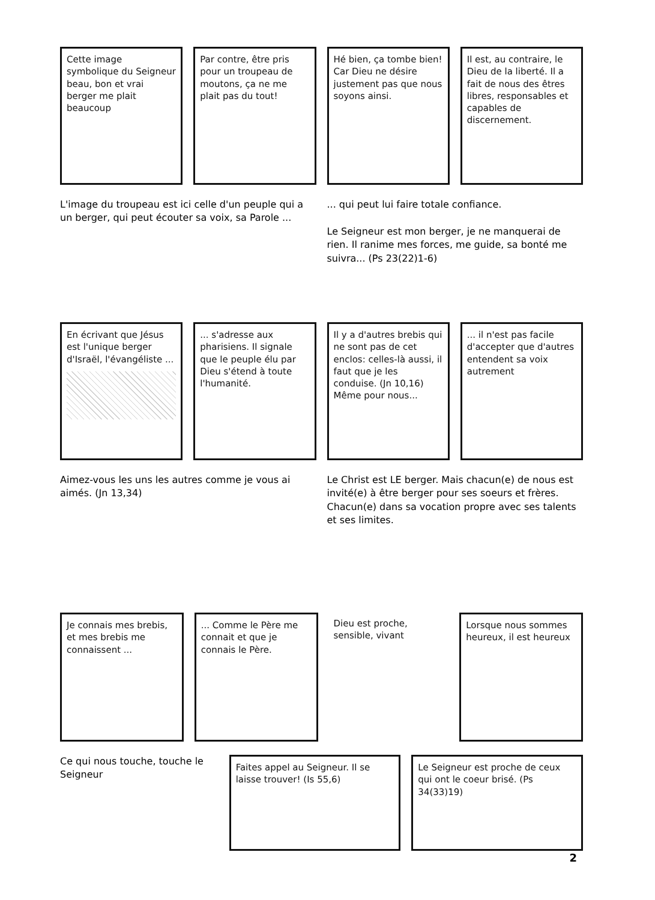Cette image symbolique du Seigneur beau, bon et vrai berger me plait beaucoup
Par contre, être pris pour un troupeau de moutons, ça ne me plait pas du tout!
Hé bien, ça tombe bien! Car Dieu ne désire justement pas que nous soyons ainsi.
Il est, au contraire, le Dieu de la liberté. Il a fait de nous des êtres libres, responsables et capables de discernement.
L'image du troupeau est ici celle d'un peuple qui a un berger, qui peut écouter sa voix, sa Parole ...
... qui peut lui faire totale confiance.
Le Seigneur est mon berger, je ne manquerai de rien. Il ranime mes forces, me guide, sa bonté me suivra... (Ps 23(22)1-6)
En écrivant que Jésus est l'unique berger d'Israël, l'évangéliste ...
... s'adresse aux pharisiens. Il signale que le peuple élu par Dieu s'étend à toute l'humanité.
Il y a d'autres brebis qui ne sont pas de cet enclos: celles-là aussi, il faut que je les conduise. (Jn 10,16)
Même pour nous...
... il n'est pas facile d'accepter que d'autres entendent sa voix autrement
Aimez-vous les uns les autres comme je vous ai aimés. (Jn 13,34)
Le Christ est LE berger. Mais chacun(e) de nous est invité(e) à être berger pour ses soeurs et frères. Chacun(e) dans sa vocation propre avec ses talents et ses limites.
Je connais mes brebis, et mes brebis me connaissent ...
... Comme le Père me connait et que je connais le Père.
Dieu est proche, sensible, vivant
Lorsque nous sommes heureux, il est heureux
Ce qui nous touche, touche le Seigneur
Faites appel au Seigneur. Il se laisse trouver! (Is 55,6)
Le Seigneur est proche de ceux qui ont le coeur brisé. (Ps 34(33)19)
2